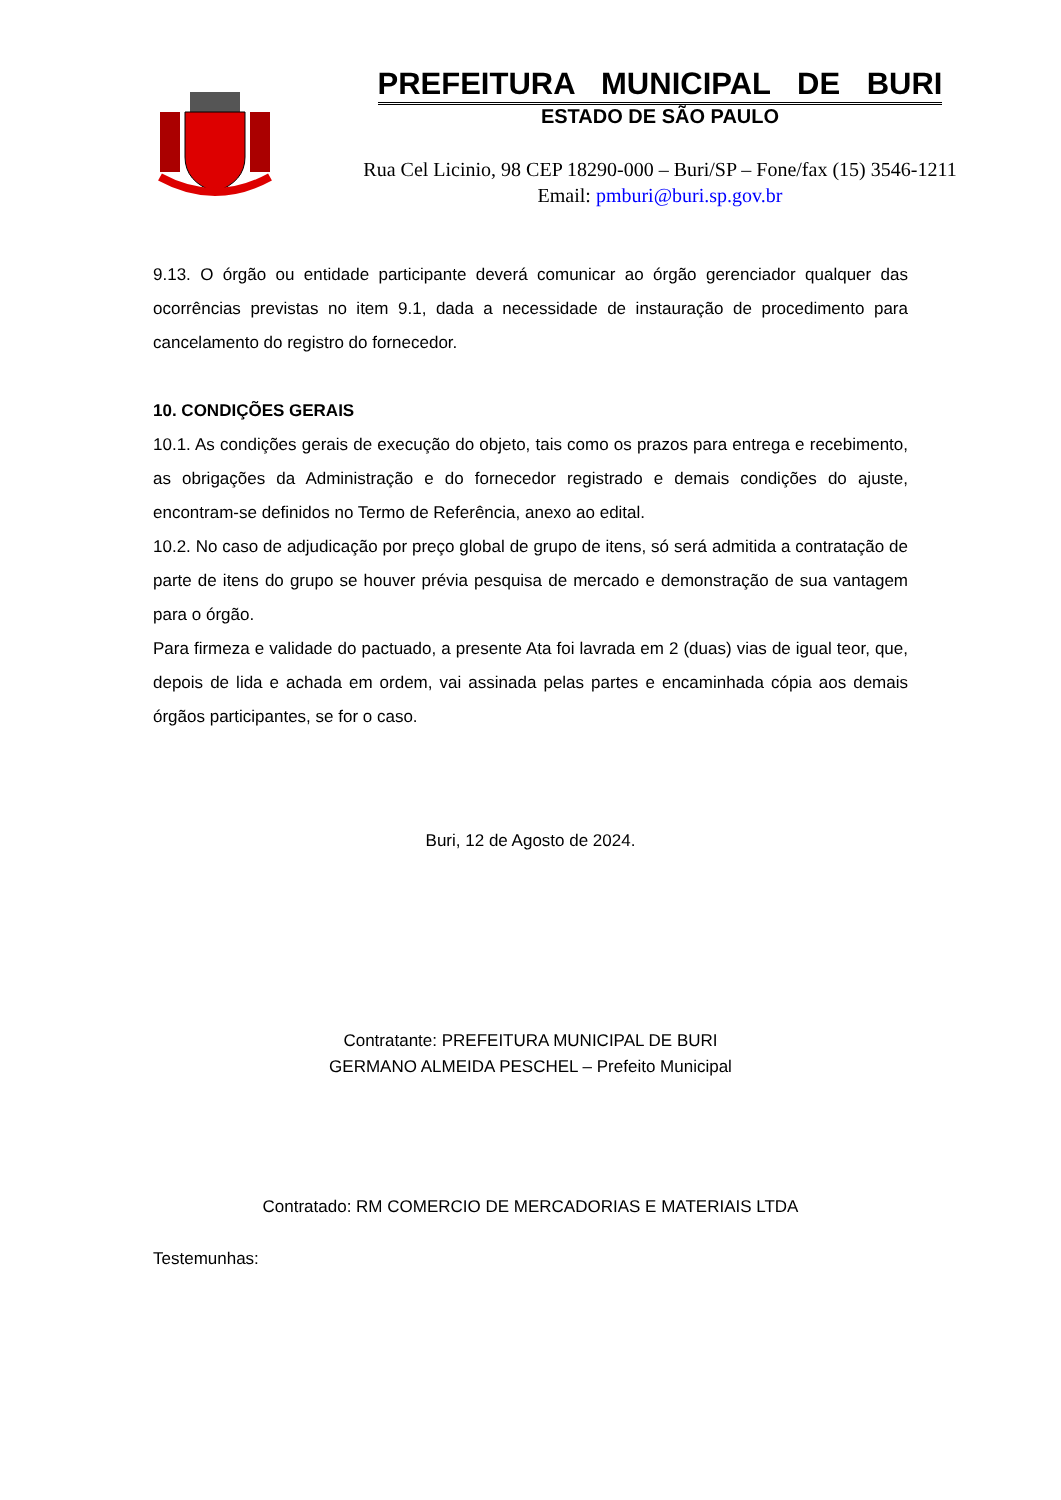PREFEITURA MUNICIPAL DE BURI
ESTADO DE SÃO PAULO
Rua Cel Licinio, 98 CEP 18290-000 – Buri/SP – Fone/fax (15) 3546-1211
Email: pmburi@buri.sp.gov.br
9.13. O órgão ou entidade participante deverá comunicar ao órgão gerenciador qualquer das ocorrências previstas no item 9.1, dada a necessidade de instauração de procedimento para cancelamento do registro do fornecedor.
10. CONDIÇÕES GERAIS
10.1. As condições gerais de execução do objeto, tais como os prazos para entrega e recebimento, as obrigações da Administração e do fornecedor registrado e demais condições do ajuste, encontram-se definidos no Termo de Referência, anexo ao edital.
10.2. No caso de adjudicação por preço global de grupo de itens, só será admitida a contratação de parte de itens do grupo se houver prévia pesquisa de mercado e demonstração de sua vantagem para o órgão.
Para firmeza e validade do pactuado, a presente Ata foi lavrada em 2 (duas) vias de igual teor, que, depois de lida e achada em ordem, vai assinada pelas partes e encaminhada cópia aos demais órgãos participantes, se for o caso.
Buri, 12 de Agosto de 2024.
Contratante: PREFEITURA MUNICIPAL DE BURI
GERMANO ALMEIDA PESCHEL – Prefeito Municipal
Contratado: RM COMERCIO DE MERCADORIAS E MATERIAIS LTDA
Testemunhas: